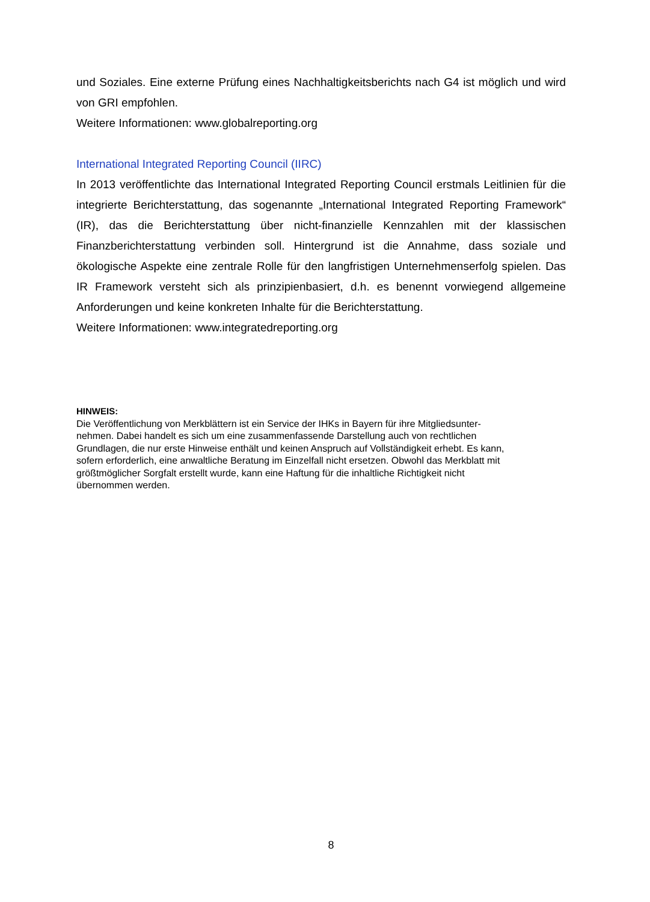und Soziales. Eine externe Prüfung eines Nachhaltigkeitsberichts nach G4 ist möglich und wird von GRI empfohlen.
Weitere Informationen: www.globalreporting.org
International Integrated Reporting Council (IIRC)
In 2013 veröffentlichte das International Integrated Reporting Council erstmals Leitlinien für die integrierte Berichterstattung, das sogenannte „International Integrated Reporting Framework“ (IR), das die Berichterstattung über nicht-finanzielle Kennzahlen mit der klassischen Finanzberichterstattung verbinden soll. Hintergrund ist die Annahme, dass soziale und ökologische Aspekte eine zentrale Rolle für den langfristigen Unternehmenserfolg spielen. Das IR Framework versteht sich als prinzipienbasiert, d.h. es benennt vorwiegend allgemeine Anforderungen und keine konkreten Inhalte für die Berichterstattung.
Weitere Informationen: www.integratedreporting.org
HINWEIS:
Die Veröffentlichung von Merkblättern ist ein Service der IHKs in Bayern für ihre Mitgliedsunter-
nehmen. Dabei handelt es sich um eine zusammenfassende Darstellung auch von rechtlichen
Grundlagen, die nur erste Hinweise enthält und keinen Anspruch auf Vollständigkeit erhebt. Es kann,
sofern erforderlich, eine anwaltliche Beratung im Einzelfall nicht ersetzen. Obwohl das Merkblatt mit
größtmöglicher Sorgfalt erstellt wurde, kann eine Haftung für die inhaltliche Richtigkeit nicht
übernommen werden.
8